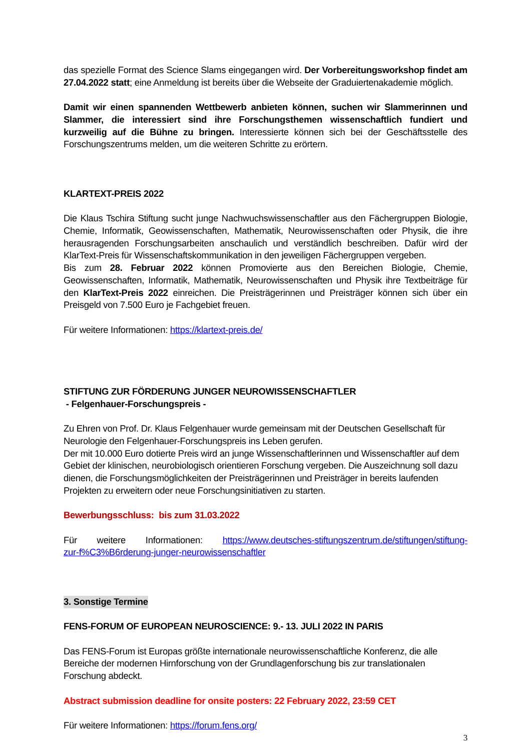das spezielle Format des Science Slams eingegangen wird. Der Vorbereitungsworkshop findet am 27.04.2022 statt; eine Anmeldung ist bereits über die Webseite der Graduiertenakademie möglich.
Damit wir einen spannenden Wettbewerb anbieten können, suchen wir Slammerinnen und Slammer, die interessiert sind ihre Forschungsthemen wissenschaftlich fundiert und kurzweilig auf die Bühne zu bringen. Interessierte können sich bei der Geschäftsstelle des Forschungszentrums melden, um die weiteren Schritte zu erörtern.
KLARTEXT-PREIS 2022
Die Klaus Tschira Stiftung sucht junge Nachwuchswissenschaftler aus den Fächergruppen Biologie, Chemie, Informatik, Geowissenschaften, Mathematik, Neurowissenschaften oder Physik, die ihre herausragenden Forschungsarbeiten anschaulich und verständlich beschreiben. Dafür wird der KlarText-Preis für Wissenschaftskommunikation in den jeweiligen Fächergruppen vergeben.
Bis zum 28. Februar 2022 können Promovierte aus den Bereichen Biologie, Chemie, Geowissenschaften, Informatik, Mathematik, Neurowissenschaften und Physik ihre Textbeiträge für den KlarText-Preis 2022 einreichen. Die Preisträgerinnen und Preisträger können sich über ein Preisgeld von 7.500 Euro je Fachgebiet freuen.
Für weitere Informationen: https://klartext-preis.de/
STIFTUNG ZUR FÖRDERUNG JUNGER NEUROWISSENSCHAFTLER
- Felgenhauer-Forschungspreis -
Zu Ehren von Prof. Dr. Klaus Felgenhauer wurde gemeinsam mit der Deutschen Gesellschaft für Neurologie den Felgenhauer-Forschungspreis ins Leben gerufen.
Der mit 10.000 Euro dotierte Preis wird an junge Wissenschaftlerinnen und Wissenschaftler auf dem Gebiet der klinischen, neurobiologisch orientieren Forschung vergeben. Die Auszeichnung soll dazu dienen, die Forschungsmöglichkeiten der Preisträgerinnen und Preisträger in bereits laufenden Projekten zu erweitern oder neue Forschungsinitiativen zu starten.
Bewerbungsschluss: bis zum 31.03.2022
Für weitere Informationen: https://www.deutsches-stiftungszentrum.de/stiftungen/stiftung-zur-f%C3%B6rderung-junger-neurowissenschaftler
3. Sonstige Termine
FENS-FORUM OF EUROPEAN NEUROSCIENCE: 9.- 13. JULI 2022 IN PARIS
Das FENS-Forum ist Europas größte internationale neurowissenschaftliche Konferenz, die alle Bereiche der modernen Hirnforschung von der Grundlagenforschung bis zur translationalen Forschung abdeckt.
Abstract submission deadline for onsite posters: 22 February 2022, 23:59 CET
Für weitere Informationen: https://forum.fens.org/
3